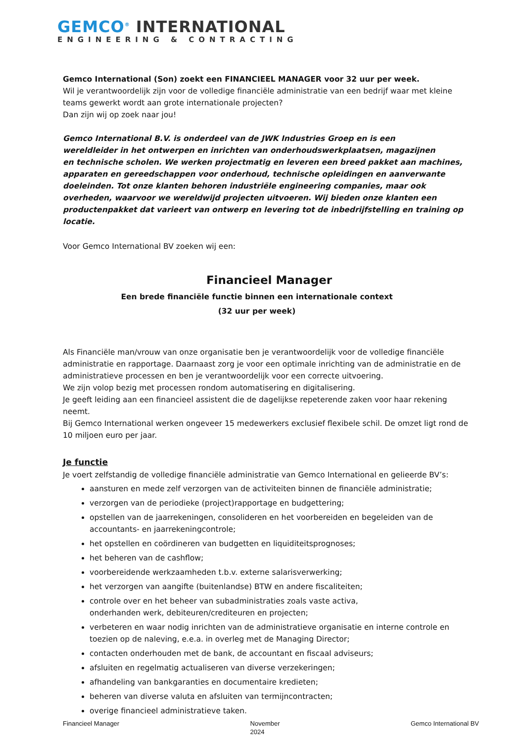GEMCO<sup>®</sup> INTERNATIONAL
ENGINEERING & CONTRACTING
Gemco International (Son) zoekt een FINANCIEEL MANAGER voor 32 uur per week.
Wil je verantwoordelijk zijn voor de volledige financiële administratie van een bedrijf waar met kleine teams gewerkt wordt aan grote internationale projecten?
Dan zijn wij op zoek naar jou!
Gemco International B.V. is onderdeel van de JWK Industries Groep en is een
wereldleider in het ontwerpen en inrichten van onderhoudswerkplaatsen, magazijnen
en technische scholen. We werken projectmatig en leveren een breed pakket aan machines, apparaten en gereedschappen voor onderhoud, technische opleidingen en aanverwante doeleinden. Tot onze klanten behoren industriële engineering companies, maar ook overheden, waarvoor we wereldwijd projecten uitvoeren. Wij bieden onze klanten een productenpakket dat varieert van ontwerp en levering tot de inbedrijfstelling en training op locatie.
Voor Gemco International BV zoeken wij een:
Financieel Manager
Een brede financiële functie binnen een internationale context
(32 uur per week)
Als Financiële man/vrouw van onze organisatie ben je verantwoordelijk voor de volledige financiële administratie en rapportage. Daarnaast zorg je voor een optimale inrichting van de administratie en de administratieve processen en ben je verantwoordelijk voor een correcte uitvoering.
We zijn volop bezig met processen rondom automatisering en digitalisering.
Je geeft leiding aan een financieel assistent die de dagelijkse repeterende zaken voor haar rekening neemt.
Bij Gemco International werken ongeveer 15 medewerkers exclusief flexibele schil. De omzet ligt rond de 10 miljoen euro per jaar.
Je functie
Je voert zelfstandig de volledige financiële administratie van Gemco International en gelieerde BV’s:
aansturen en mede zelf verzorgen van de activiteiten binnen de financiële administratie;
verzorgen van de periodieke (project)rapportage en budgettering;
opstellen van de jaarrekeningen, consolideren en het voorbereiden en begeleiden van de accountants- en jaarrekeningcontrole;
het opstellen en coördineren van budgetten en liquiditeitsprognoses;
het beheren van de cashflow;
voorbereidende werkzaamheden t.b.v. externe salarisverwerking;
het verzorgen van aangifte (buitenlandse) BTW en andere fiscaliteiten;
controle over en het beheer van subadministraties zoals vaste activa,
onderhanden werk, debiteuren/crediteuren en projecten;
verbeteren en waar nodig inrichten van de administratieve organisatie en interne controle en toezien op de naleving, e.e.a. in overleg met de Managing Director;
contacten onderhouden met de bank, de accountant en fiscaal adviseurs;
afsluiten en regelmatig actualiseren van diverse verzekeringen;
afhandeling van bankgaranties en documentaire kredieten;
beheren van diverse valuta en afsluiten van termijncontracten;
overige financieel administratieve taken.
Financieel Manager November
2024 Gemco International BV